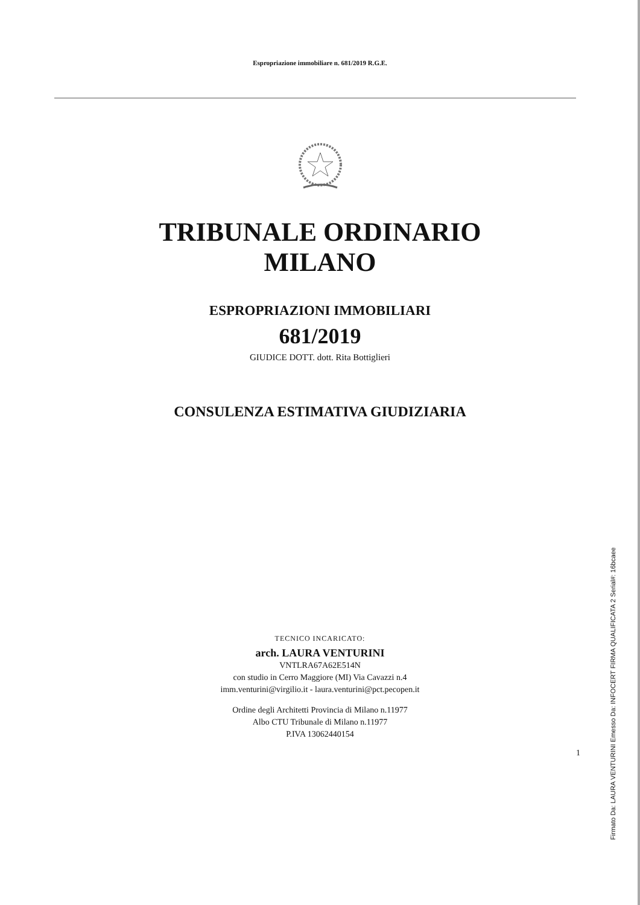Espropriazione immobiliare n. 681/2019 R.G.E.
TRIBUNALE ORDINARIO
MILANO
ESPROPRIAZIONI IMMOBILIARI
681/2019
GIUDICE DOTT. dott. Rita Bottiglieri
CONSULENZA ESTIMATIVA GIUDIZIARIA
TECNICO INCARICATO:
arch. LAURA VENTURINI
VNTLRA67A62E514N
con studio in Cerro Maggiore (MI) Via Cavazzi n.4
imm.venturini@virgilio.it - laura.venturini@pct.pecopen.it
Ordine degli Architetti Provincia di Milano n.11977
Albo CTU Tribunale di Milano n.11977
P.IVA 13062440154
1
Firmato Da: LAURA VENTURINI Emesso Da: INFOCERT FIRMA QUALIFICATA 2 Serial#: 16bcaee